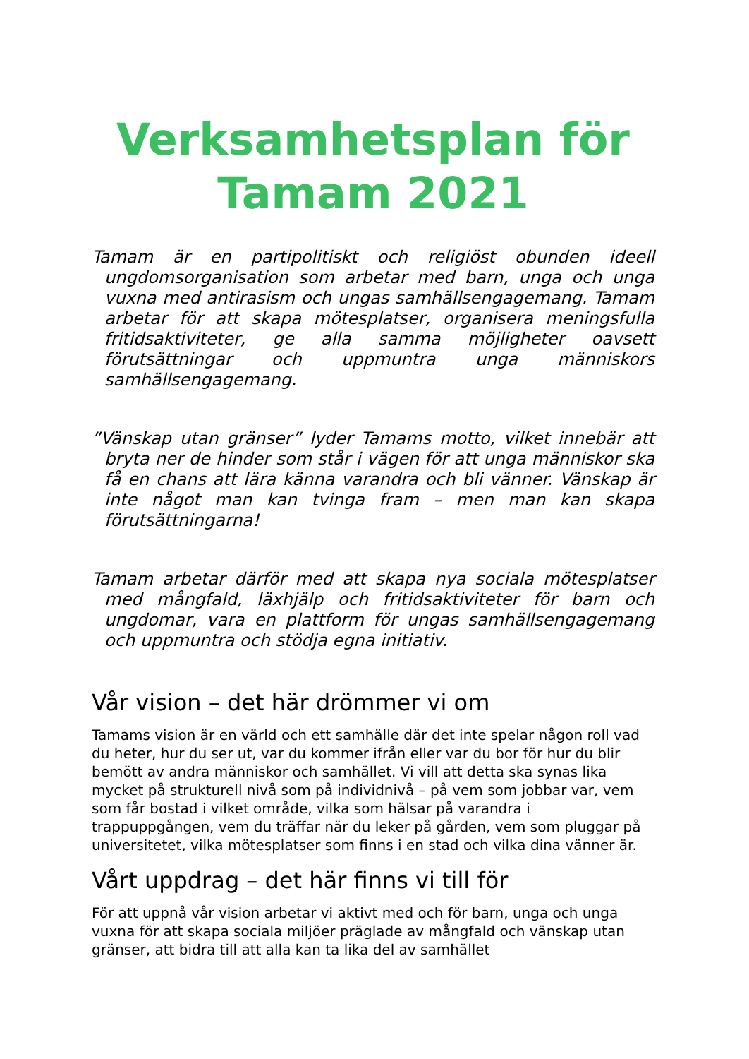Verksamhetsplan för
Tamam 2021
Tamam är en partipolitiskt och religiöst obunden ideell ungdomsorganisation som arbetar med barn, unga och unga vuxna med antirasism och ungas samhällsengagemang. Tamam arbetar för att skapa mötesplatser, organisera meningsfulla fritidsaktiviteter, ge alla samma möjligheter oavsett förutsättningar och uppmuntra unga människors samhällsengagemang.
”Vänskap utan gränser” lyder Tamams motto, vilket innebär att bryta ner de hinder som står i vägen för att unga människor ska få en chans att lära känna varandra och bli vänner. Vänskap är inte något man kan tvinga fram – men man kan skapa förutsättningarna!
Tamam arbetar därför med att skapa nya sociala mötesplatser med mångfald, läxhjälp och fritidsaktiviteter för barn och ungdomar, vara en plattform för ungas samhällsengagemang och uppmuntra och stödja egna initiativ.
Vår vision – det här drömmer vi om
Tamams vision är en värld och ett samhälle där det inte spelar någon roll vad du heter, hur du ser ut, var du kommer ifrån eller var du bor för hur du blir bemött av andra människor och samhället. Vi vill att detta ska synas lika mycket på strukturell nivå som på individnivå – på vem som jobbar var, vem som får bostad i vilket område, vilka som hälsar på varandra i trappuppgången, vem du träffar när du leker på gården, vem som pluggar på universitetet, vilka mötesplatser som finns i en stad och vilka dina vänner är.
Vårt uppdrag – det här finns vi till för
För att uppnå vår vision arbetar vi aktivt med och för barn, unga och unga vuxna för att skapa sociala miljöer präglade av mångfald och vänskap utan gränser, att bidra till att alla kan ta lika del av samhället